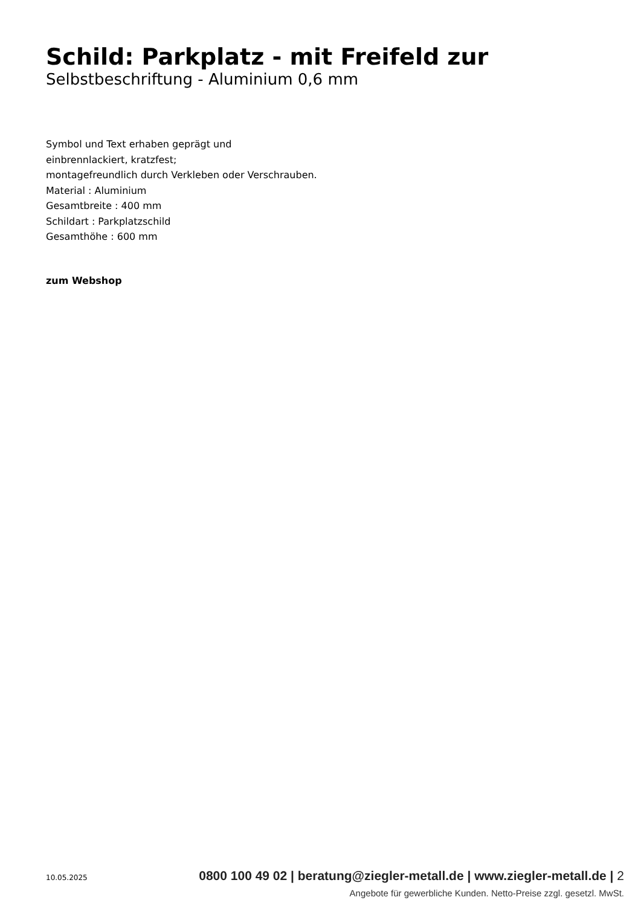Schild: Parkplatz - mit Freifeld zur
Selbstbeschriftung - Aluminium 0,6 mm
Symbol und Text erhaben geprägt und
einbrennlackiert, kratzfest;
montagefreundlich durch Verkleben oder Verschrauben.
Material : Aluminium
Gesamtbreite : 400 mm
Schildart : Parkplatzschild
Gesamthöhe : 600 mm
zum Webshop
10.05.2025
0800 100 49 02 | beratung@ziegler-metall.de | www.ziegler-metall.de | 2
Angebote für gewerbliche Kunden. Netto-Preise zzgl. gesetzl. MwSt.